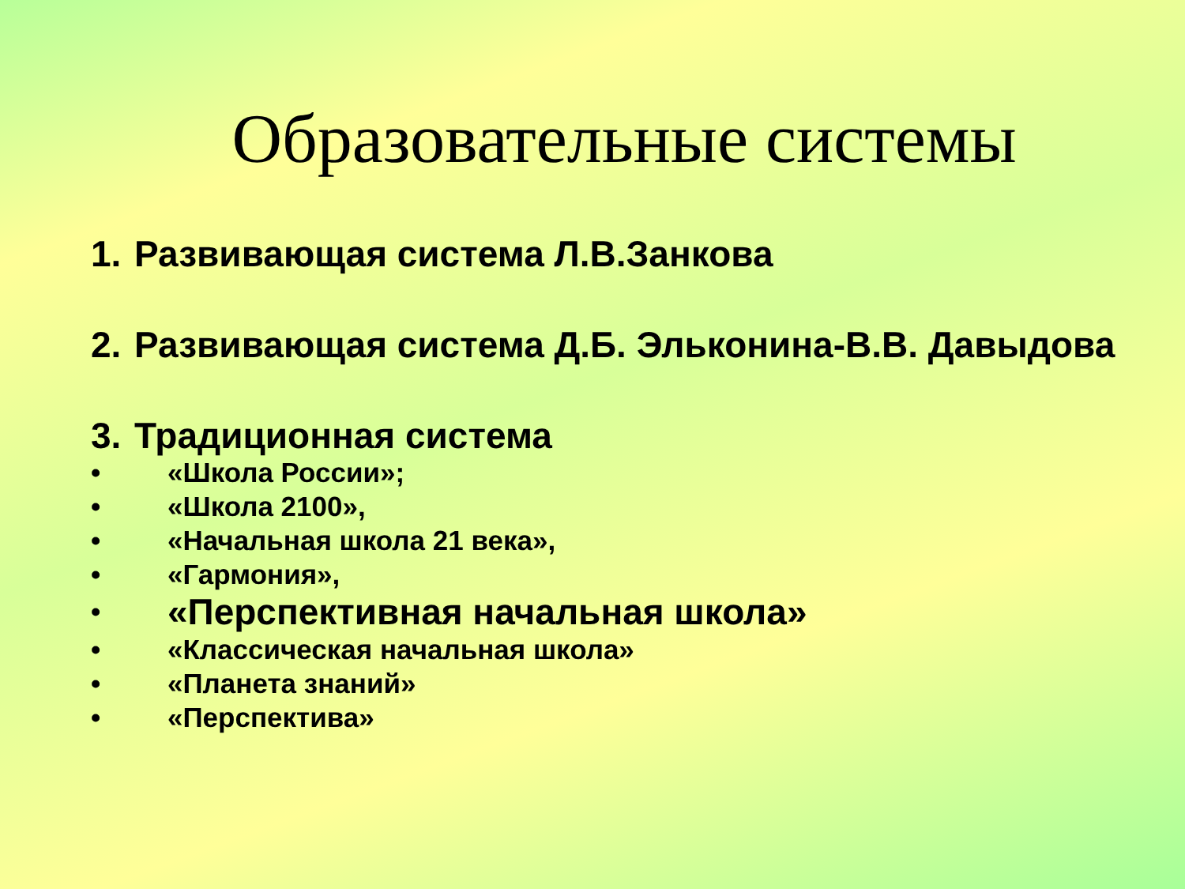Образовательные системы
1. Развивающая система Л.В.Занкова
2. Развивающая система Д.Б. Эльконина-В.В. Давыдова
3. Традиционная система
• «Школа России»;
• «Школа 2100»,
• «Начальная школа 21 века»,
• «Гармония»,
• «Перспективная начальная школа»
• «Классическая начальная школа»
• «Планета знаний»
• «Перспектива»